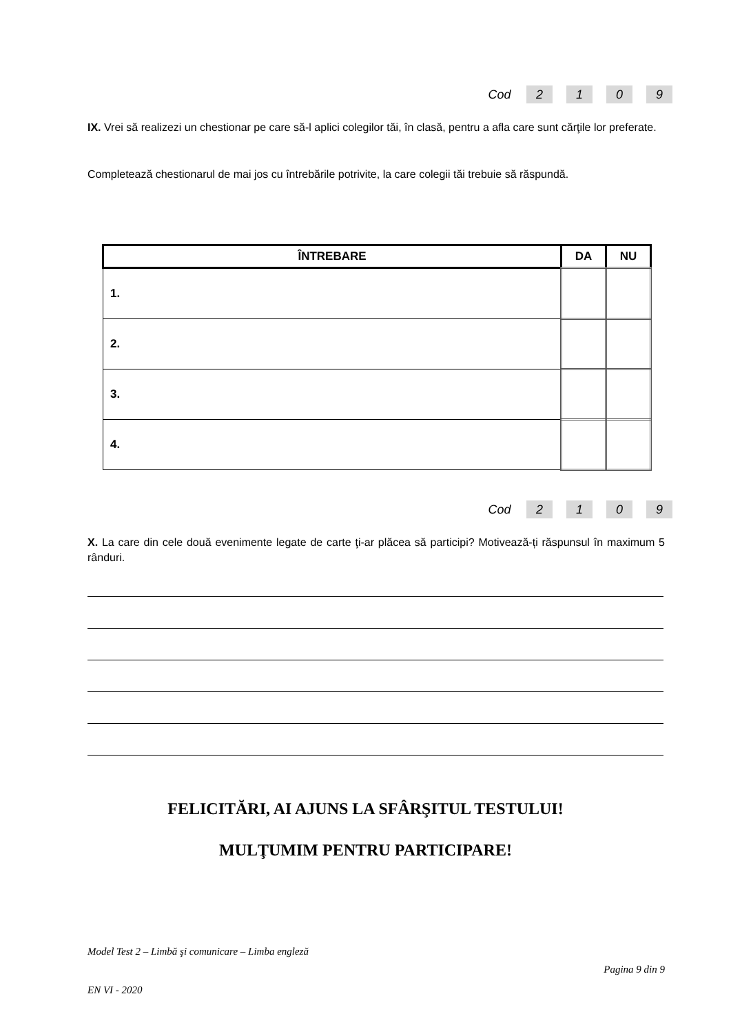Cod 2109
IX. Vrei să realizezi un chestionar pe care să-l aplici colegilor tăi, în clasă, pentru a afla care sunt cărţile lor preferate.
Completează chestionarul de mai jos cu întrebările potrivite, la care colegii tăi trebuie să răspundă.
| ÎNTREBARE | DA | NU |
| --- | --- | --- |
| 1. | | |
| 2. | | |
| 3. | | |
| 4. | | |
Cod 2109
X. La care din cele două evenimente legate de carte ţi-ar plăcea să participi? Motivează-ți răspunsul în maximum 5 rânduri.
FELICITĂRI, AI AJUNS LA SFÂRŞITUL TESTULUI!
MULŢUMIM PENTRU PARTICIPARE!
Model Test 2 – Limbă şi comunicare – Limba engleză
Pagina 9 din 9
EN VI - 2020